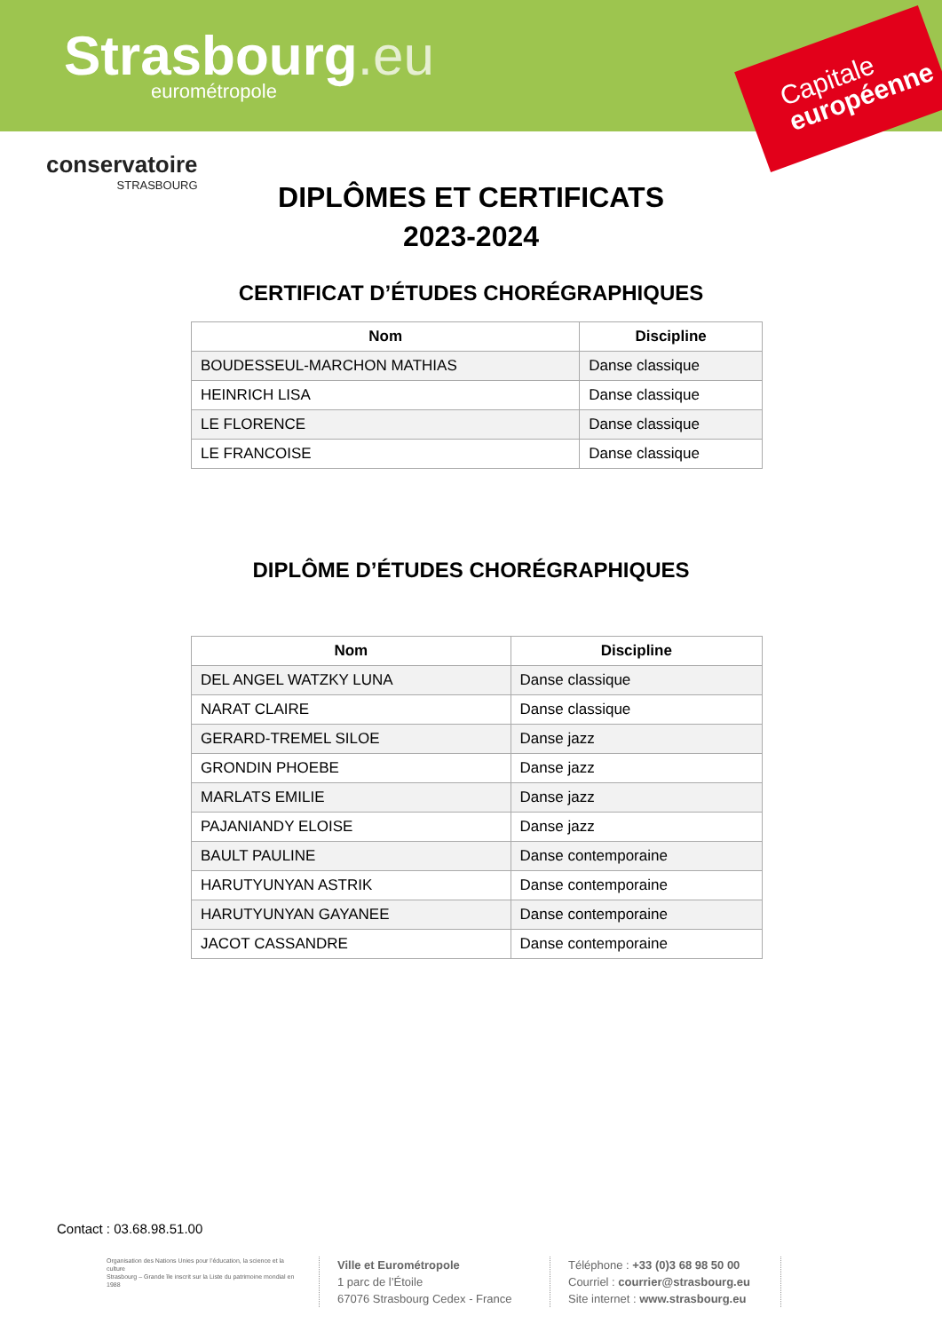Strasbourg.eu eurométropole
Capitale
européenne
conservatoire
STRASBOURG
DIPLÔMES ET CERTIFICATS
2023-2024
CERTIFICAT D’ÉTUDES CHORÉGRAPHIQUES
| Nom | Discipline |
| --- | --- |
| BOUDESSEUL-MARCHON MATHIAS | Danse classique |
| HEINRICH LISA | Danse classique |
| LE FLORENCE | Danse classique |
| LE FRANCOISE | Danse classique |
DIPLÔME D’ÉTUDES CHORÉGRAPHIQUES
| Nom | Discipline |
| --- | --- |
| DEL ANGEL WATZKY LUNA | Danse classique |
| NARAT CLAIRE | Danse classique |
| GERARD-TREMEL SILOE | Danse jazz |
| GRONDIN PHOEBE | Danse jazz |
| MARLATS EMILIE | Danse jazz |
| PAJANIANDY ELOISE | Danse jazz |
| BAULT PAULINE | Danse contemporaine |
| HARUTYUNYAN ASTRIK | Danse contemporaine |
| HARUTYUNYAN GAYANEE | Danse contemporaine |
| JACOT CASSANDRE | Danse contemporaine |
Contact : 03.68.98.51.00
Organisation des Nations Unies pour l’éducation, la science et la culture
Strasbourg – Grande île inscrit sur la Liste du patrimoine mondial en 1988
Ville et Eurométropole
1 parc de l’Étoile
67076 Strasbourg Cedex - France
Téléphone : +33 (0)3 68 98 50 00
Courriel : courrier@strasbourg.eu
Site internet : www.strasbourg.eu